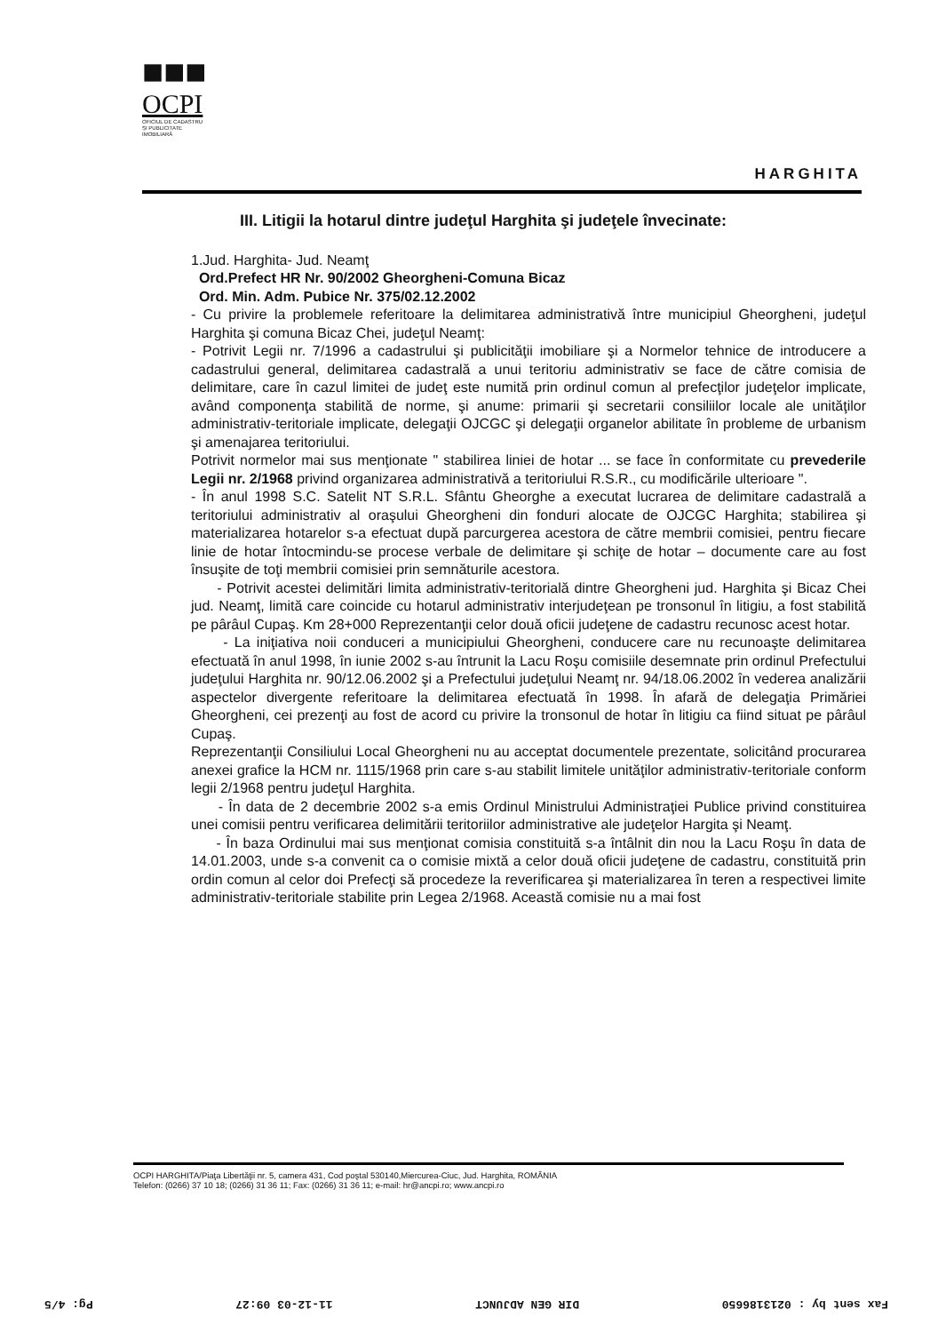■■■
OCPI
OFICIUL DE CADASTRU
ŞI PUBLICITATE
IMOBILIARĂ
HARGHITA
III. Litigii la hotarul dintre judeţul Harghita şi judeţele învecinate:
1.Jud. Harghita- Jud. Neamţ
Ord.Prefect HR Nr. 90/2002 Gheorgheni-Comuna Bicaz
Ord. Min. Adm. Pubice Nr. 375/02.12.2002
- Cu privire la problemele referitoare la delimitarea administrativă între municipiul Gheorgheni, judeţul Harghita şi comuna Bicaz Chei, judeţul Neamţ:
- Potrivit Legii nr. 7/1996 a cadastrului şi publicităţii imobiliare şi a Normelor tehnice de introducere a cadastrului general, delimitarea cadastrală a unui teritoriu administrativ se face de către comisia de delimitare, care în cazul limitei de judeţ este numită prin ordinul comun al prefecţilor judeţelor implicate, având componenţa stabilită de norme, şi anume: primarii şi secretarii consiliilor locale ale unităţilor administrativ-teritoriale implicate, delegaţii OJCGC şi delegaţii organelor abilitate în probleme de urbanism şi amenajarea teritoriului.
Potrivit normelor mai sus menţionate " stabilirea liniei de hotar ... se face în conformitate cu prevederile Legii nr. 2/1968 privind organizarea administrativă a teritoriului R.S.R., cu modificările ulterioare ".
- În anul 1998 S.C. Satelit NT S.R.L. Sfântu Gheorghe a executat lucrarea de delimitare cadastrală a teritoriului administrativ al oraşului Gheorgheni din fonduri alocate de OJCGC Harghita; stabilirea şi materializarea hotarelor s-a efectuat după parcurgerea acestora de către membrii comisiei, pentru fiecare linie de hotar întocmindu-se procese verbale de delimitare şi schiţe de hotar – documente care au fost însuşite de toţi membrii comisiei prin semnăturile acestora.
- Potrivit acestei delimitări limita administrativ-teritorială dintre Gheorgheni jud. Harghita şi Bicaz Chei jud. Neamţ, limită care coincide cu hotarul administrativ interjudeţean pe tronsonul în litigiu, a fost stabilită pe pârâul Cupaş. Km 28+000 Reprezentanţii celor două oficii judeţene de cadastru recunosc acest hotar.
- La iniţiativa noii conduceri a municipiului Gheorgheni, conducere care nu recunoaşte delimitarea efectuată în anul 1998, în iunie 2002 s-au întrunit la Lacu Roşu comisiile desemnate prin ordinul Prefectului judeţului Harghita nr. 90/12.06.2002 şi a Prefectului judeţului Neamţ nr. 94/18.06.2002 în vederea analizării aspectelor divergente referitoare la delimitarea efectuată în 1998. În afară de delegaţia Primăriei Gheorgheni, cei prezenţi au fost de acord cu privire la tronsonul de hotar în litigiu ca fiind situat pe pârâul Cupaş.
Reprezentanţii Consiliului Local Gheorgheni nu au acceptat documentele prezentate, solicitând procurarea anexei grafice la HCM nr. 1115/1968 prin care s-au stabilit limitele unităţilor administrativ-teritoriale conform legii 2/1968 pentru judeţul Harghita.
- În data de 2 decembrie 2002 s-a emis Ordinul Ministrului Administraţiei Publice privind constituirea unei comisii pentru verificarea delimitării teritoriilor administrative ale judeţelor Hargita şi Neamţ.
- În baza Ordinului mai sus menţionat comisia constituită s-a întâlnit din nou la Lacu Roşu în data de 14.01.2003, unde s-a convenit ca o comisie mixtă a celor două oficii judeţene de cadastru, constituită prin ordin comun al celor doi Prefecţi să procedeze la reverificarea şi materializarea în teren a respectivei limite administrativ-teritoriale stabilite prin Legea 2/1968. Această comisie nu a mai fost
OCPI HARGHITA/Piaţa Libertăţii nr. 5, camera 431, Cod poştal 530140,Miercurea-Ciuc, Jud. Harghita, ROMÂNIA
Telefon: (0266) 37 10 18; (0266) 31 36 11; Fax: (0266) 31 36 11; e-mail: hr@ancpi.ro; www.ancpi.ro
Fax sent by : 0213186650 DIR GEN ADJUNCT 11-12-03 09:27 Pg: 4/5